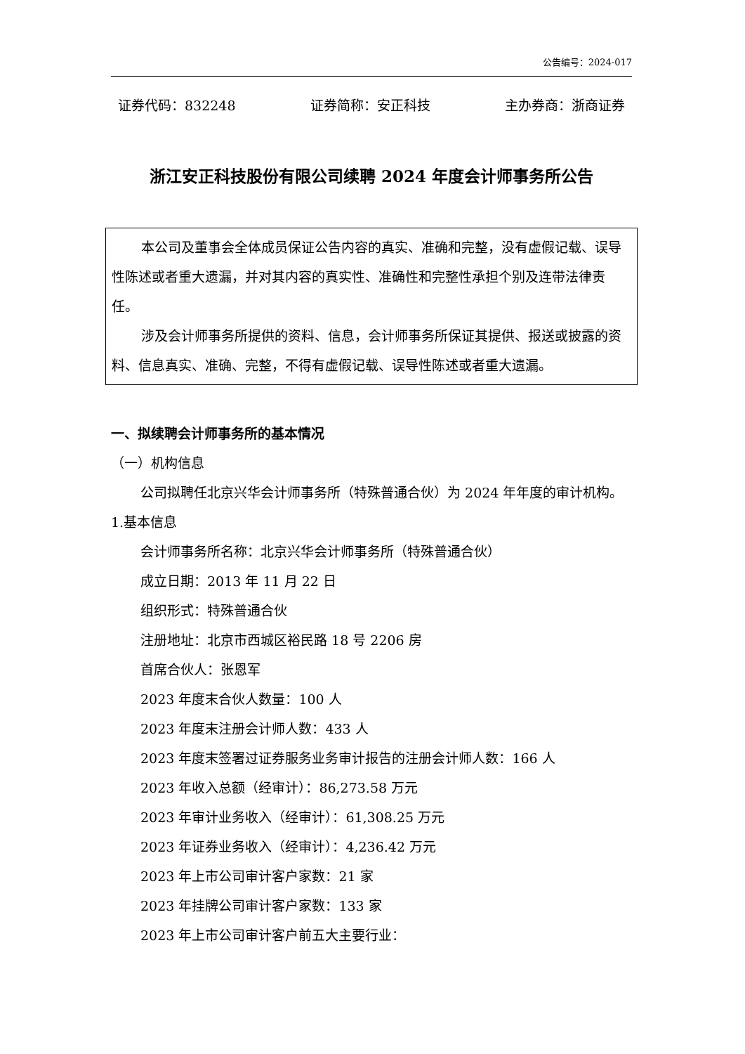公告编号：2024-017
证券代码：832248 证券简称：安正科技 主办券商：浙商证券
浙江安正科技股份有限公司续聘 2024 年度会计师事务所公告
本公司及董事会全体成员保证公告内容的真实、准确和完整，没有虚假记载、误导性陈述或者重大遗漏，并对其内容的真实性、准确性和完整性承担个别及连带法律责任。
涉及会计师事务所提供的资料、信息，会计师事务所保证其提供、报送或披露的资料、信息真实、准确、完整，不得有虚假记载、误导性陈述或者重大遗漏。
一、拟续聘会计师事务所的基本情况
（一）机构信息
公司拟聘任北京兴华会计师事务所（特殊普通合伙）为 2024 年年度的审计机构。
1.基本信息
会计师事务所名称：北京兴华会计师事务所（特殊普通合伙）
成立日期：2013 年 11 月 22 日
组织形式：特殊普通合伙
注册地址：北京市西城区裕民路 18 号 2206 房
首席合伙人：张恩军
2023 年度末合伙人数量：100 人
2023 年度末注册会计师人数：433 人
2023 年度末签署过证券服务业务审计报告的注册会计师人数：166 人
2023 年收入总额（经审计）：86,273.58 万元
2023 年审计业务收入（经审计）：61,308.25 万元
2023 年证券业务收入（经审计）：4,236.42 万元
2023 年上市公司审计客户家数：21 家
2023 年挂牌公司审计客户家数：133 家
2023 年上市公司审计客户前五大主要行业：